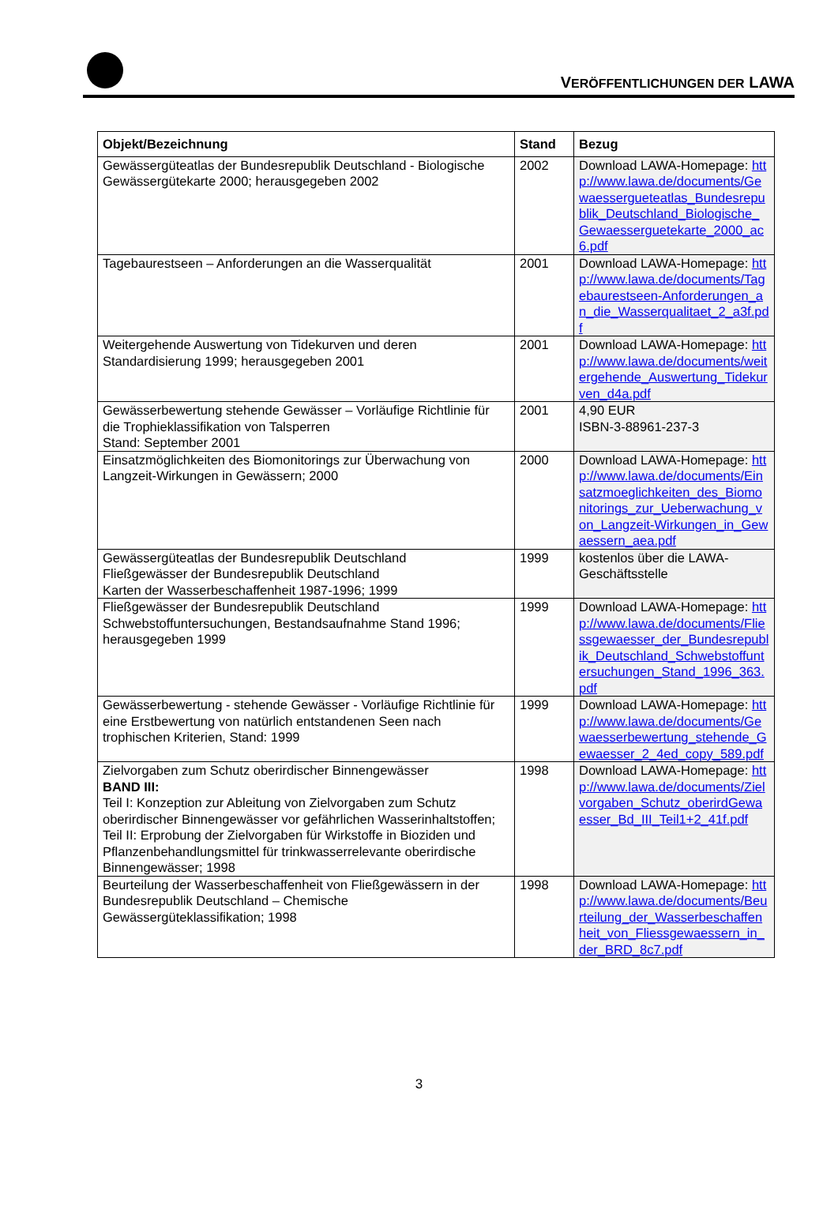VERÖFFENTLICHUNGEN DER LAWA
| Objekt/Bezeichnung | Stand | Bezug |
| --- | --- | --- |
| Gewässergüteatlas der Bundesrepublik Deutschland - Biologische Gewässergütekarte 2000; herausgegeben 2002 | 2002 | Download LAWA-Homepage: http://www.lawa.de/documents/Gewaessergueteatlas_Bundesrepublik_Deutschland_Biologische_Gewaesserguetekarte_2000_ac6.pdf |
| Tagebaurestseen – Anforderungen an die Wasserqualität | 2001 | Download LAWA-Homepage: http://www.lawa.de/documents/Tagebaurestseen-Anforderungen_an_die_Wasserqualitaet_2_a3f.pdf |
| Weitergehende Auswertung von Tidekurven und deren Standardisierung 1999; herausgegeben 2001 | 2001 | Download LAWA-Homepage: http://www.lawa.de/documents/weitergehende_Auswertung_Tidekurven_d4a.pdf |
| Gewässerbewertung stehende Gewässer – Vorläufige Richtlinie für die Trophieklassifikation von Talsperren Stand: September 2001 | 2001 | 4,90 EUR ISBN-3-88961-237-3 |
| Einsatzmöglichkeiten des Biomonitorings zur Überwachung von Langzeit-Wirkungen in Gewässern; 2000 | 2000 | Download LAWA-Homepage: http://www.lawa.de/documents/Einsatzmoeglichkeiten_des_Biomonitorings_zur_Ueberwachung_von_Langzeit-Wirkungen_in_Gewaessern_aea.pdf |
| Gewässergüteatlas der Bundesrepublik Deutschland Fließgewässer der Bundesrepublik Deutschland Karten der Wasserbeschaffenheit 1987-1996; 1999 | 1999 | kostenlos über die LAWA-Geschäftsstelle |
| Fließgewässer der Bundesrepublik Deutschland Schwebstoffuntersuchungen, Bestandsaufnahme Stand 1996; herausgegeben 1999 | 1999 | Download LAWA-Homepage: http://www.lawa.de/documents/Fliessgewaesser_der_Bundesrepublik_Deutschland_Schwebstoffuntersuchungen_Stand_1996_363.pdf |
| Gewässerbewertung - stehende Gewässer - Vorläufige Richtlinie für eine Erstbewertung von natürlich entstandenen Seen nach trophischen Kriterien, Stand: 1999 | 1999 | Download LAWA-Homepage: http://www.lawa.de/documents/Gewaesserbewertung_stehende_Gewaesser_2_4ed_copy_589.pdf |
| Zielvorgaben zum Schutz oberirdischer Binnengewässer BAND III: Teil I: Konzeption zur Ableitung von Zielvorgaben zum Schutz oberirdischer Binnengewässer vor gefährlichen Wasserinhaltstoffen; Teil II: Erprobung der Zielvorgaben für Wirkstoffe in Bioziden und Pflanzenbehandlungsmittel für trinkwasserrelevante oberirdische Binnengewässer; 1998 | 1998 | Download LAWA-Homepage: http://www.lawa.de/documents/Zielvorgaben_Schutz_oberirdGewaesser_Bd_III_Teil1+2_41f.pdf |
| Beurteilung der Wasserbeschaffenheit von Fließgewässern in der Bundesrepublik Deutschland – Chemische Gewässergüteklassifikation; 1998 | 1998 | Download LAWA-Homepage: http://www.lawa.de/documents/Beurteilung_der_Wasserbeschaffenheit_von_Fliessgewaessern_in_der_BRD_8c7.pdf |
3